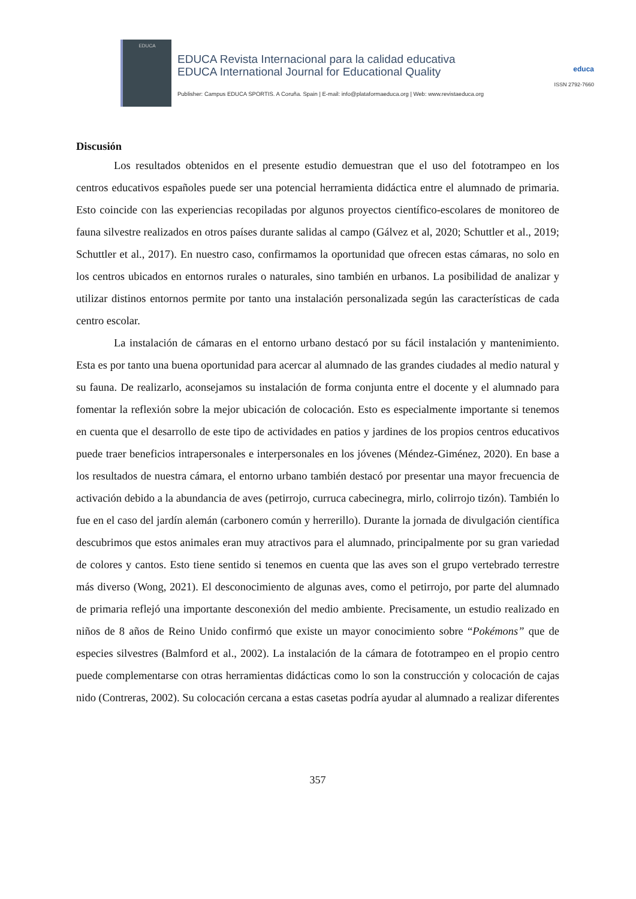EDUCA
EDUCA Revista Internacional para la calidad educativa
EDUCA International Journal for Educational Quality
Publisher: Campus EDUCA SPORTIS. A Coruña. Spain | E-mail: info@plataformaeduca.org | Web: www.revistaeduca.org
educa
ISSN 2792-7660
Discusión
Los resultados obtenidos en el presente estudio demuestran que el uso del fototrampeo en los centros educativos españoles puede ser una potencial herramienta didáctica entre el alumnado de primaria. Esto coincide con las experiencias recopiladas por algunos proyectos científico-escolares de monitoreo de fauna silvestre realizados en otros países durante salidas al campo (Gálvez et al, 2020; Schuttler et al., 2019; Schuttler et al., 2017). En nuestro caso, confirmamos la oportunidad que ofrecen estas cámaras, no solo en los centros ubicados en entornos rurales o naturales, sino también en urbanos. La posibilidad de analizar y utilizar distinos entornos permite por tanto una instalación personalizada según las características de cada centro escolar.
La instalación de cámaras en el entorno urbano destacó por su fácil instalación y mantenimiento. Esta es por tanto una buena oportunidad para acercar al alumnado de las grandes ciudades al medio natural y su fauna. De realizarlo, aconsejamos su instalación de forma conjunta entre el docente y el alumnado para fomentar la reflexión sobre la mejor ubicación de colocación. Esto es especialmente importante si tenemos en cuenta que el desarrollo de este tipo de actividades en patios y jardines de los propios centros educativos puede traer beneficios intrapersonales e interpersonales en los jóvenes (Méndez-Giménez, 2020). En base a los resultados de nuestra cámara, el entorno urbano también destacó por presentar una mayor frecuencia de activación debido a la abundancia de aves (petirrojo, curruca cabecinegra, mirlo, colirrojo tizón). También lo fue en el caso del jardín alemán (carbonero común y herrerillo). Durante la jornada de divulgación científica descubrimos que estos animales eran muy atractivos para el alumnado, principalmente por su gran variedad de colores y cantos. Esto tiene sentido si tenemos en cuenta que las aves son el grupo vertebrado terrestre más diverso (Wong, 2021). El desconocimiento de algunas aves, como el petirrojo, por parte del alumnado de primaria reflejó una importante desconexión del medio ambiente. Precisamente, un estudio realizado en niños de 8 años de Reino Unido confirmó que existe un mayor conocimiento sobre “Pokémons” que de especies silvestres (Balmford et al., 2002). La instalación de la cámara de fototrampeo en el propio centro puede complementarse con otras herramientas didácticas como lo son la construcción y colocación de cajas nido (Contreras, 2002). Su colocación cercana a estas casetas podría ayudar al alumnado a realizar diferentes
357